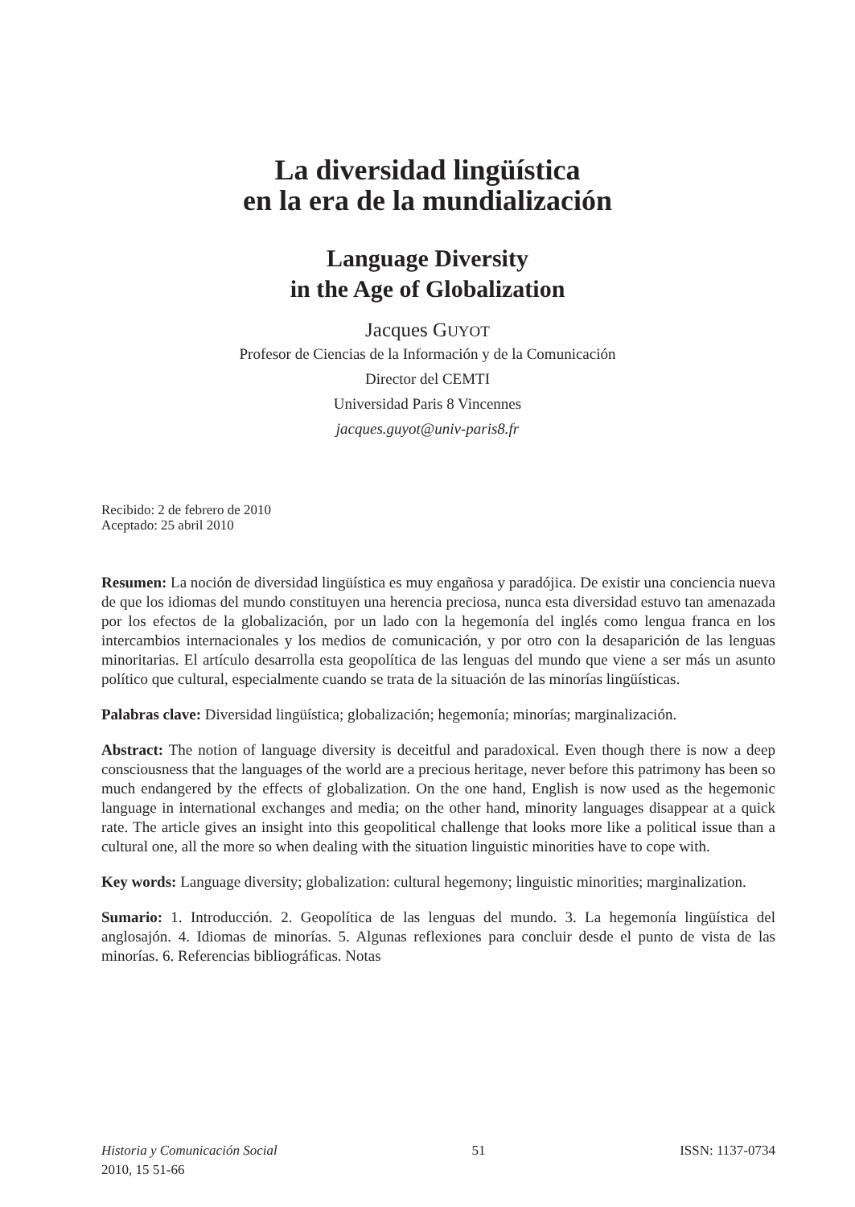La diversidad lingüística
en la era de la mundialización
Language Diversity
in the Age of Globalization
Jacques GUYOT
Profesor de Ciencias de la Información y de la Comunicación
Director del CEMTI
Universidad Paris 8 Vincennes
jacques.guyot@univ-paris8.fr
Recibido: 2 de febrero de 2010
Aceptado: 25 abril 2010
Resumen: La noción de diversidad lingüística es muy engañosa y paradójica. De existir una conciencia nueva de que los idiomas del mundo constituyen una herencia preciosa, nunca esta diversidad estuvo tan amenazada por los efectos de la globalización, por un lado con la hegemonía del inglés como lengua franca en los intercambios internacionales y los medios de comunicación, y por otro con la desaparición de las lenguas minoritarias. El artículo desarrolla esta geopolítica de las lenguas del mundo que viene a ser más un asunto político que cultural, especialmente cuando se trata de la situación de las minorías lingüísticas.
Palabras clave: Diversidad lingüística; globalización; hegemonía; minorías; marginalización.
Abstract: The notion of language diversity is deceitful and paradoxical. Even though there is now a deep consciousness that the languages of the world are a precious heritage, never before this patrimony has been so much endangered by the effects of globalization. On the one hand, English is now used as the hegemonic language in international exchanges and media; on the other hand, minority languages disappear at a quick rate. The article gives an insight into this geopolitical challenge that looks more like a political issue than a cultural one, all the more so when dealing with the situation linguistic minorities have to cope with.
Key words: Language diversity; globalization: cultural hegemony; linguistic minorities; marginalization.
Sumario: 1. Introducción. 2. Geopolítica de las lenguas del mundo. 3. La hegemonía lingüística del anglosajón. 4. Idiomas de minorías. 5. Algunas reflexiones para concluir desde el punto de vista de las minorías. 6. Referencias bibliográficas. Notas
Historia y Comunicación Social
2010, 15 51-66
51 ISSN: 1137-0734